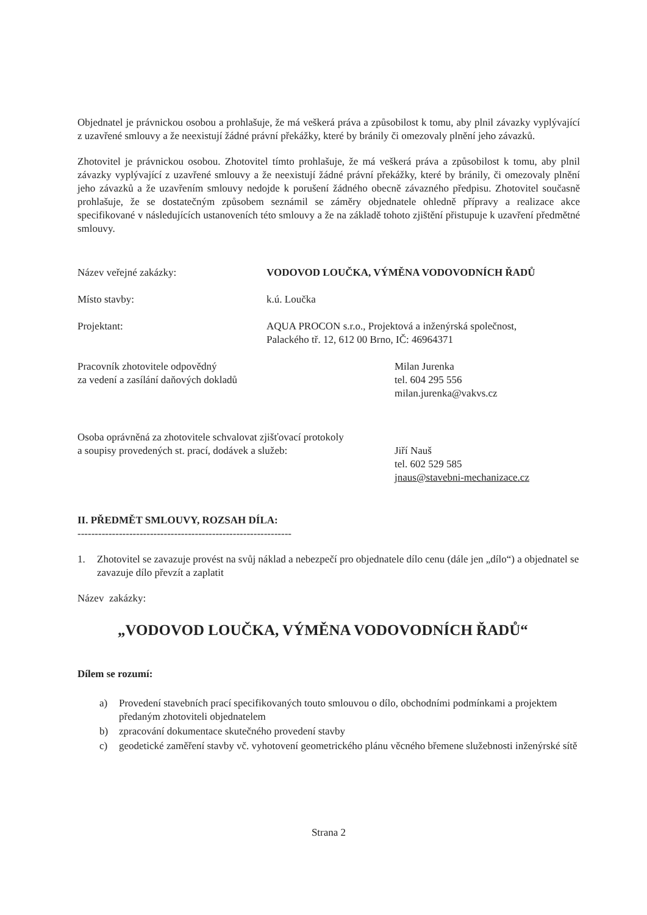Objednatel je právnickou osobou a prohlašuje, že má veškerá práva a způsobilost k tomu, aby plnil závazky vyplývající z uzavřené smlouvy a že neexistují žádné právní překážky, které by bránily či omezovaly plnění jeho závazků.
Zhotovitel je právnickou osobou. Zhotovitel tímto prohlašuje, že má veškerá práva a způsobilost k tomu, aby plnil závazky vyplývající z uzavřené smlouvy a že neexistují žádné právní překážky, které by bránily, či omezovaly plnění jeho závazků a že uzavřením smlouvy nedojde k porušení žádného obecně závazného předpisu. Zhotovitel současně prohlašuje, že se dostatečným způsobem seznámil se záměry objednatele ohledně přípravy a realizace akce specifikované v následujících ustanoveních této smlouvy a že na základě tohoto zjištění přistupuje k uzavření předmětné smlouvy.
Název veřejné zakázky: VODOVOD LOUČKA, VÝMĚNA VODOVODNÍCH ŘADŮ
Místo stavby: k.ú. Loučka
Projektant: AQUA PROCON s.r.o., Projektová a inženýrská společnost,
Palackého tř. 12, 612 00 Brno, IČ: 46964371
Pracovník zhotovitele odpovědný
za vedení a zasílání daňových dokladů
Milan Jurenka
tel. 604 295 556
milan.jurenka@vakvs.cz
Osoba oprávněná za zhotovitele schvalovat zjišťovací protokoly
a soupisy provedených st. prací, dodávek a služeb:
Jiří Nauš
tel. 602 529 585
jnaus@stavebni-mechanizace.cz
II. PŘEDMĚT SMLOUVY, ROZSAH DÍLA:
--------------------------------------------------------------
1. Zhotovitel se zavazuje provést na svůj náklad a nebezpečí pro objednatele dílo cenu (dále jen „dílo“) a objednatel se zavazuje dílo převzít a zaplatit
Název zakázky:
„VODOVOD LOUČKA, VÝMĚNA VODOVODNÍCH ŘADŮ“
Dílem se rozumí:
a) Provedení stavebních prací specifikovaných touto smlouvou o dílo, obchodními podmínkami a projektem předaným zhotoviteli objednatelem
b) zpracování dokumentace skutečného provedení stavby
c) geodetické zaměření stavby vč. vyhotovení geometrického plánu věcného břemene služebnosti inženýrské sítě
Strana 2